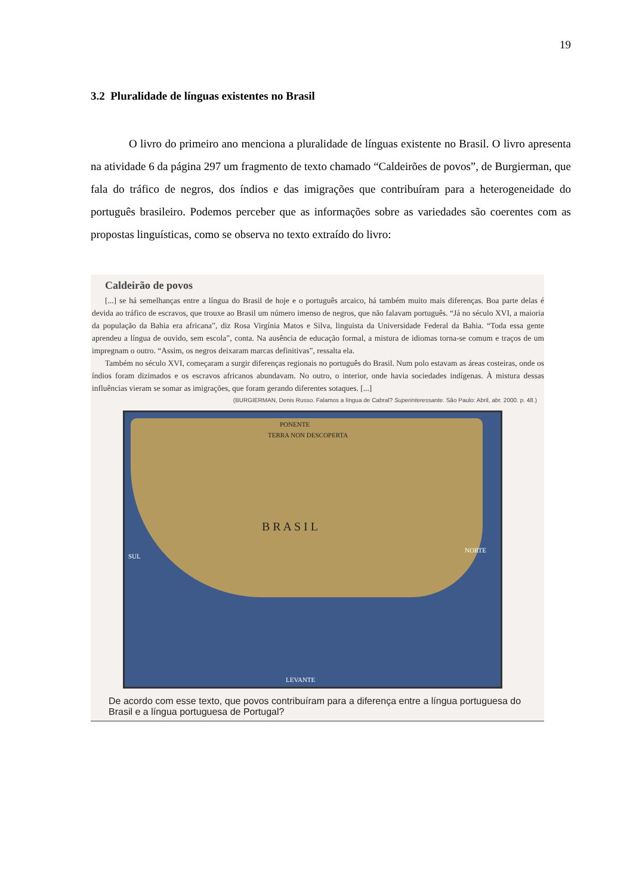19
3.2 Pluralidade de línguas existentes no Brasil
O livro do primeiro ano menciona a pluralidade de línguas existente no Brasil. O livro apresenta na atividade 6 da página 297 um fragmento de texto chamado “Caldeirões de povos”, de Burgierman, que fala do tráfico de negros, dos índios e das imigrações que contribuíram para a heterogeneidade do português brasileiro. Podemos perceber que as informações sobre as variedades são coerentes com as propostas linguísticas, como se observa no texto extraído do livro:
Caldeirão de povos
[...] se há semelhanças entre a língua do Brasil de hoje e o português arcaico, há também muito mais diferenças. Boa parte delas é devida ao tráfico de escravos, que trouxe ao Brasil um número imenso de negros, que não falavam português. “Já no século XVI, a maioria da população da Bahia era africana”, diz Rosa Virgínia Matos e Silva, linguista da Universidade Federal da Bahia. “Toda essa gente aprendeu a língua de ouvido, sem escola”, conta. Na ausência de educação formal, a mistura de idiomas torna-se comum e traços de um impregnam o outro. “Assim, os negros deixaram marcas definitivas”, ressalta ela.
Também no século XVI, começaram a surgir diferenças regionais no português do Brasil. Num polo estavam as áreas costeiras, onde os índios foram dizimados e os escravos africanos abundavam. No outro, o interior, onde havia sociedades indígenas. À mistura dessas influências vieram se somar as imigrações, que foram gerando diferentes sotaques. [...]
(BURGIERMAN, Denis Russo. Falamos a língua de Cabral? Superinteressante. São Paulo: Abril, abr. 2000. p. 48.)
PONENTE
TERRA NON DESCOPERTA
B R A S I L
SUL
NORTE
LEVANTE
De acordo com esse texto, que povos contribuíram para a diferença entre a língua portuguesa do Brasil e a língua portuguesa de Portugal?